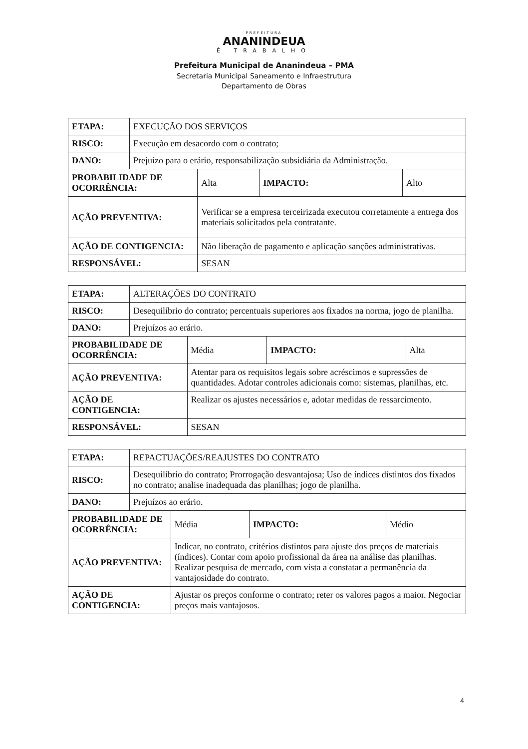PREFEITURA
ANANINDEUA
É TRABALHO
Prefeitura Municipal de Ananindeua – PMA
Secretaria Municipal Saneamento e Infraestrutura
Departamento de Obras
| ETAPA: | EXECUÇÃO DOS SERVIÇOS | | | |
| RISCO: | Execução em desacordo com o contrato; | | | |
| DANO: | Prejuízo para o erário, responsabilização subsidiária da Administração. | | | |
| PROBABILIDADE DE OCORRÊNCIA: | | Alta | IMPACTO: | Alto |
| AÇÃO PREVENTIVA: | | Verificar se a empresa terceirizada executou corretamente a entrega dos materiais solicitados pela contratante. | | |
| AÇÃO DE CONTIGENCIA: | | Não liberação de pagamento e aplicação sanções administrativas. | | |
| RESPONSÁVEL: | | SESAN | | |
| ETAPA: | ALTERAÇÕES DO CONTRATO | | | |
| RISCO: | Desequilíbrio do contrato; percentuais superiores aos fixados na norma, jogo de planilha. | | | |
| DANO: | Prejuízos ao erário. | | | |
| PROBABILIDADE DE OCORRÊNCIA: | | Média | IMPACTO: | Alta |
| AÇÃO PREVENTIVA: | | Atentar para os requisitos legais sobre acréscimos e supressões de quantidades. Adotar controles adicionais como: sistemas, planilhas, etc. | | |
| AÇÃO DE CONTIGENCIA: | | Realizar os ajustes necessários e, adotar medidas de ressarcimento. | | |
| RESPONSÁVEL: | | SESAN | | |
| ETAPA: | REPACTUAÇÕES/REAJUSTES DO CONTRATO | | | |
| RISCO: | Desequilíbrio do contrato; Prorrogação desvantajosa; Uso de índices distintos dos fixados no contrato; analise inadequada das planilhas; jogo de planilha. | | | |
| DANO: | Prejuízos ao erário. | | | |
| PROBABILIDADE DE OCORRÊNCIA: | | Média | IMPACTO: | Médio |
| AÇÃO PREVENTIVA: | | Indicar, no contrato, critérios distintos para ajuste dos preços de materiais (índices). Contar com apoio profissional da área na análise das planilhas. Realizar pesquisa de mercado, com vista a constatar a permanência da vantajosidade do contrato. | | |
| AÇÃO DE CONTIGENCIA: | | Ajustar os preços conforme o contrato; reter os valores pagos a maior. Negociar preços mais vantajosos. | | |
4